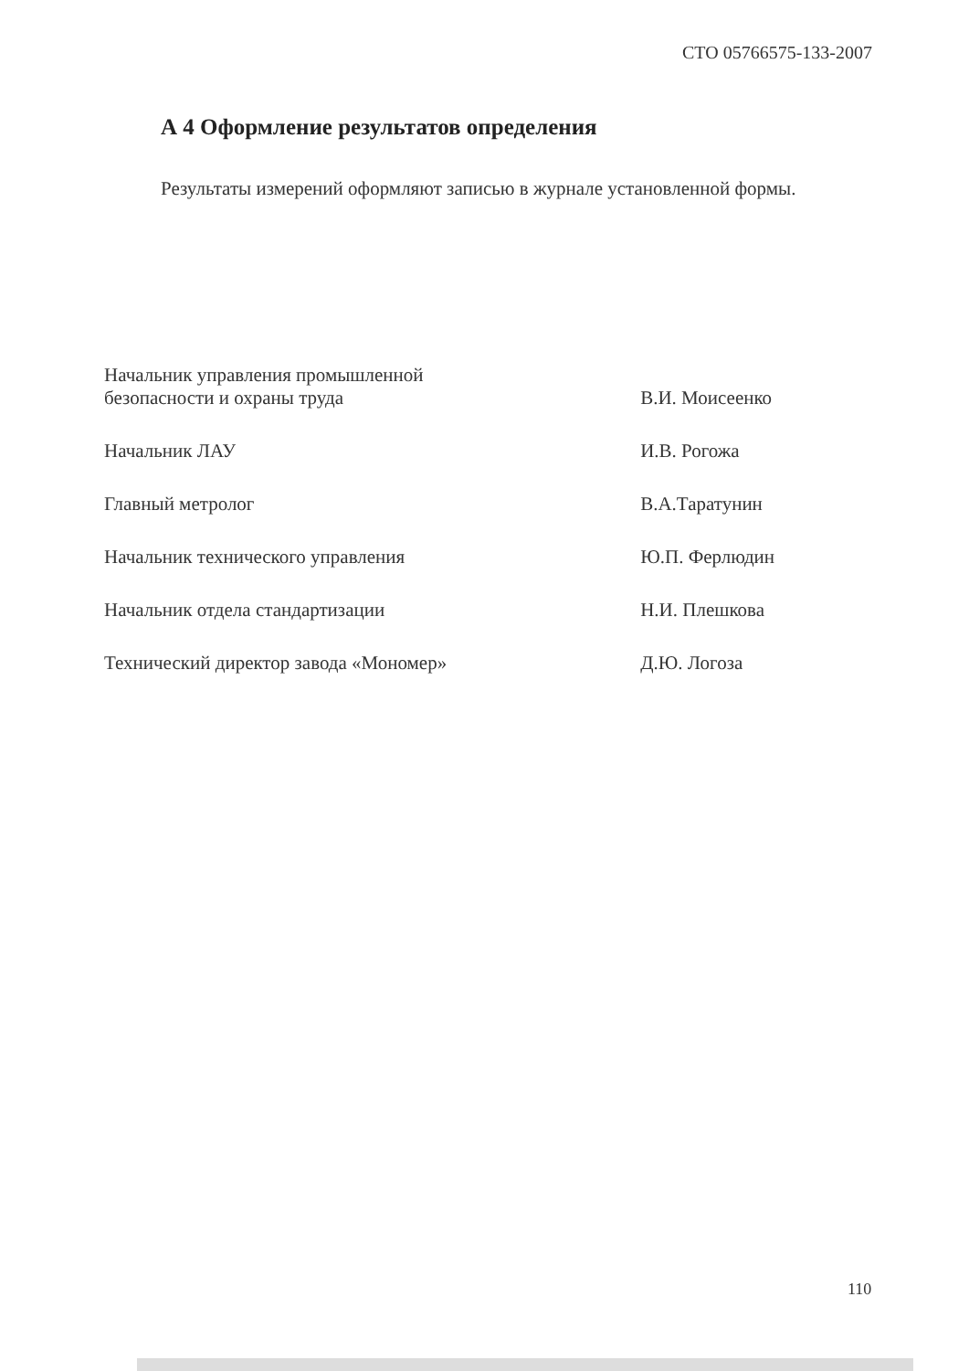СТО 05766575-133-2007
А 4 Оформление результатов определения
Результаты измерений оформляют записью в журнале установленной формы.
| Начальник управления промышленной безопасности и охраны труда | В.И. Моисеенко |
| Начальник ЛАУ | И.В. Рогожа |
| Главный метролог | В.А.Таратунин |
| Начальник технического управления | Ю.П. Ферлюдин |
| Начальник отдела стандартизации | Н.И. Плешкова |
| Технический директор завода «Мономер» | Д.Ю. Логоза |
110